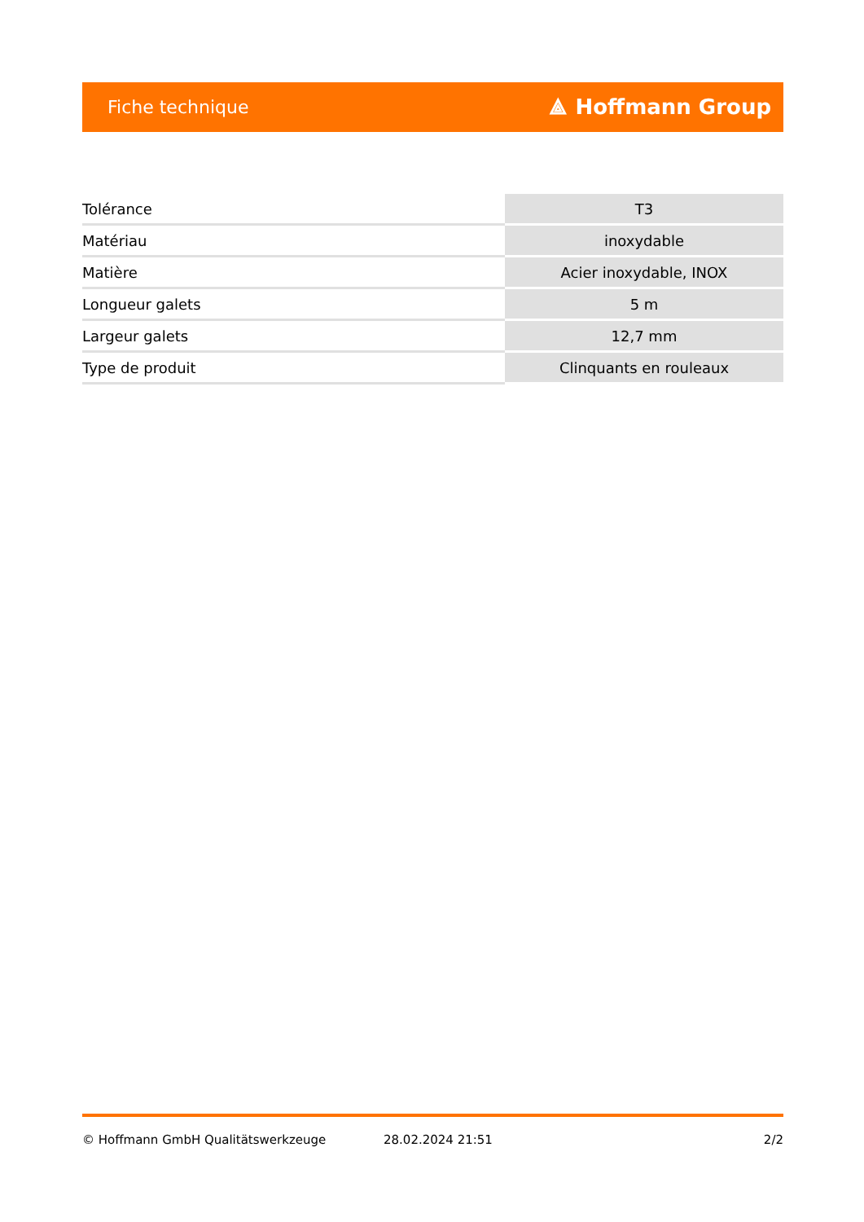Fiche technique ⟁ Hoffmann Group
| Tolérance | T3 |
| Matériau | inoxydable |
| Matière | Acier inoxydable, INOX |
| Longueur galets | 5 m |
| Largeur galets | 12,7 mm |
| Type de produit | Clinquants en rouleaux |
© Hoffmann GmbH Qualitätswerkzeuge 28.02.2024 21:51 2/2